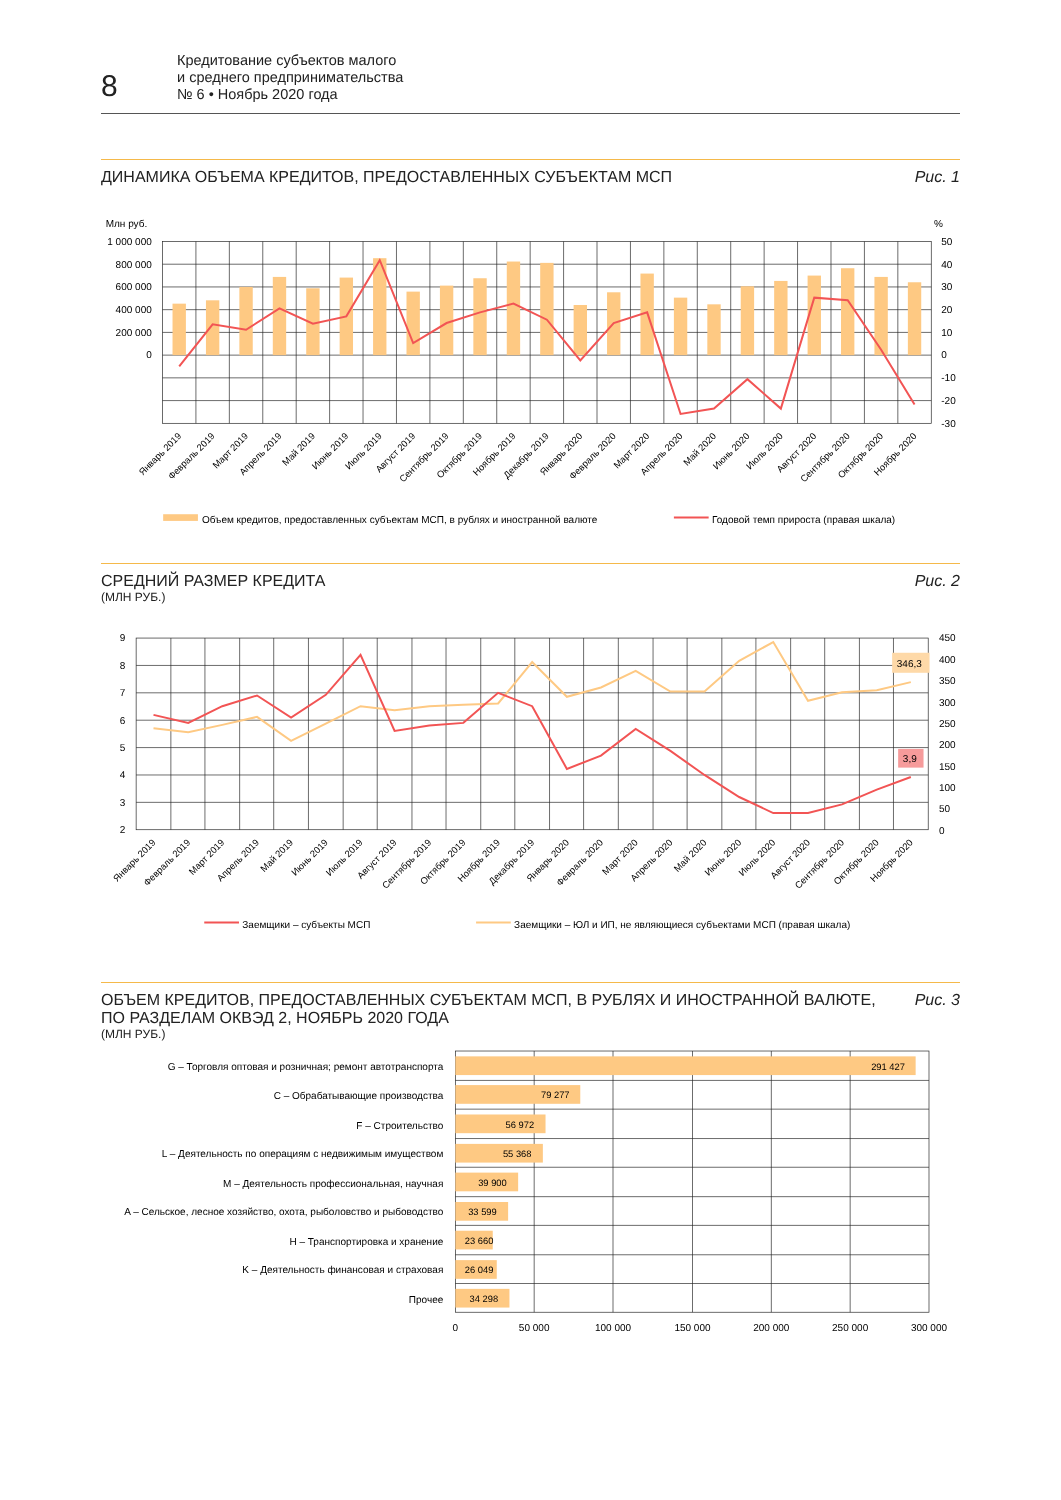8
Кредитование субъектов малого
и среднего предпринимательства
№ 6 • Ноябрь 2020 года
ДИНАМИКА ОБЪЕМА КРЕДИТОВ, ПРЕДОСТАВЛЕННЫХ СУБЪЕКТАМ МСП
Рис. 1
Млн руб.
%
1 000 000
800 000
600 000
400 000
200 000
0
50
40
30
20
10
0
-10
-20
-30
Январь 2019
Февраль 2019
Март 2019
Апрель 2019
Май 2019
Июнь 2019
Июль 2019
Август 2019
Сентябрь 2019
Октябрь 2019
Ноябрь 2019
Декабрь 2019
Январь 2020
Февраль 2020
Март 2020
Апрель 2020
Май 2020
Июнь 2020
Июль 2020
Август 2020
Сентябрь 2020
Октябрь 2020
Ноябрь 2020
Объем кредитов, предоставленных субъектам МСП, в рублях и иностранной валюте
Годовой темп прироста (правая шкала)
СРЕДНИЙ РАЗМЕР КРЕДИТА
(МЛН РУБ.)
Рис. 2
346,3
3,9
9
8
7
6
5
4
3
2
450
400
350
300
250
200
150
100
50
0
Январь 2019
Февраль 2019
Март 2019
Апрель 2019
Май 2019
Июнь 2019
Июль 2019
Август 2019
Сентябрь 2019
Октябрь 2019
Ноябрь 2019
Декабрь 2019
Январь 2020
Февраль 2020
Март 2020
Апрель 2020
Май 2020
Июнь 2020
Июль 2020
Август 2020
Сентябрь 2020
Октябрь 2020
Ноябрь 2020
Заемщики – субъекты МСП
Заемщики – ЮЛ и ИП, не являющиеся субъектами МСП (правая шкала)
ОБЪЕМ КРЕДИТОВ, ПРЕДОСТАВЛЕННЫХ СУБЪЕКТАМ МСП, В РУБЛЯХ И ИНОСТРАННОЙ ВАЛЮТЕ,
ПО РАЗДЕЛАМ ОКВЭД 2, НОЯБРЬ 2020 ГОДА
(МЛН РУБ.)
Рис. 3
291 427
79 277
56 972
55 368
39 900
33 599
23 660
26 049
34 298
G – Торговля оптовая и розничная; ремонт автотранспорта
C – Обрабатывающие производства
F – Строительство
L – Деятельность по операциям с недвижимым имуществом
M – Деятельность профессиональная, научная
A – Сельское, лесное хозяйство, охота, рыболовство и рыбоводство
H – Транспортировка и хранение
K – Деятельность финансовая и страховая
Прочее
0
50 000
100 000
150 000
200 000
250 000
300 000